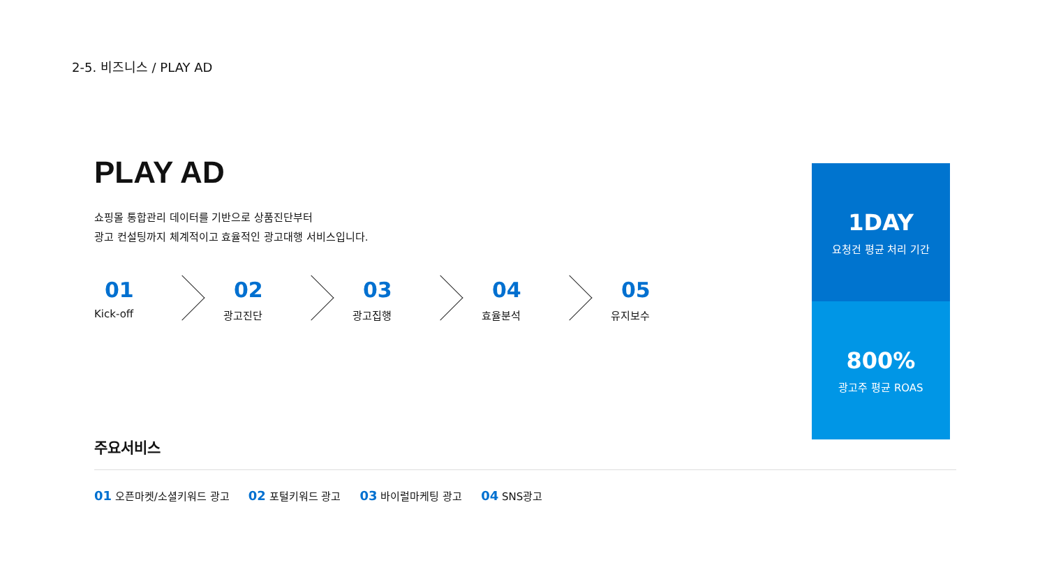2-5. 비즈니스 / PLAY AD
PLAY AD
쇼핑몰 통합관리 데이터를 기반으로 상품진단부터
광고 컨설팅까지 체계적이고 효율적인 광고대행 서비스입니다.
01
Kick-off
02
광고진단
03
광고집행
04
효율분석
05
유지보수
1DAY
요청건 평균 처리 기간
800%
광고주 평균 ROAS
주요서비스
01 오픈마켓/소셜키워드 광고 02 포털키워드 광고 03 바이럴마케팅 광고 04 SNS광고